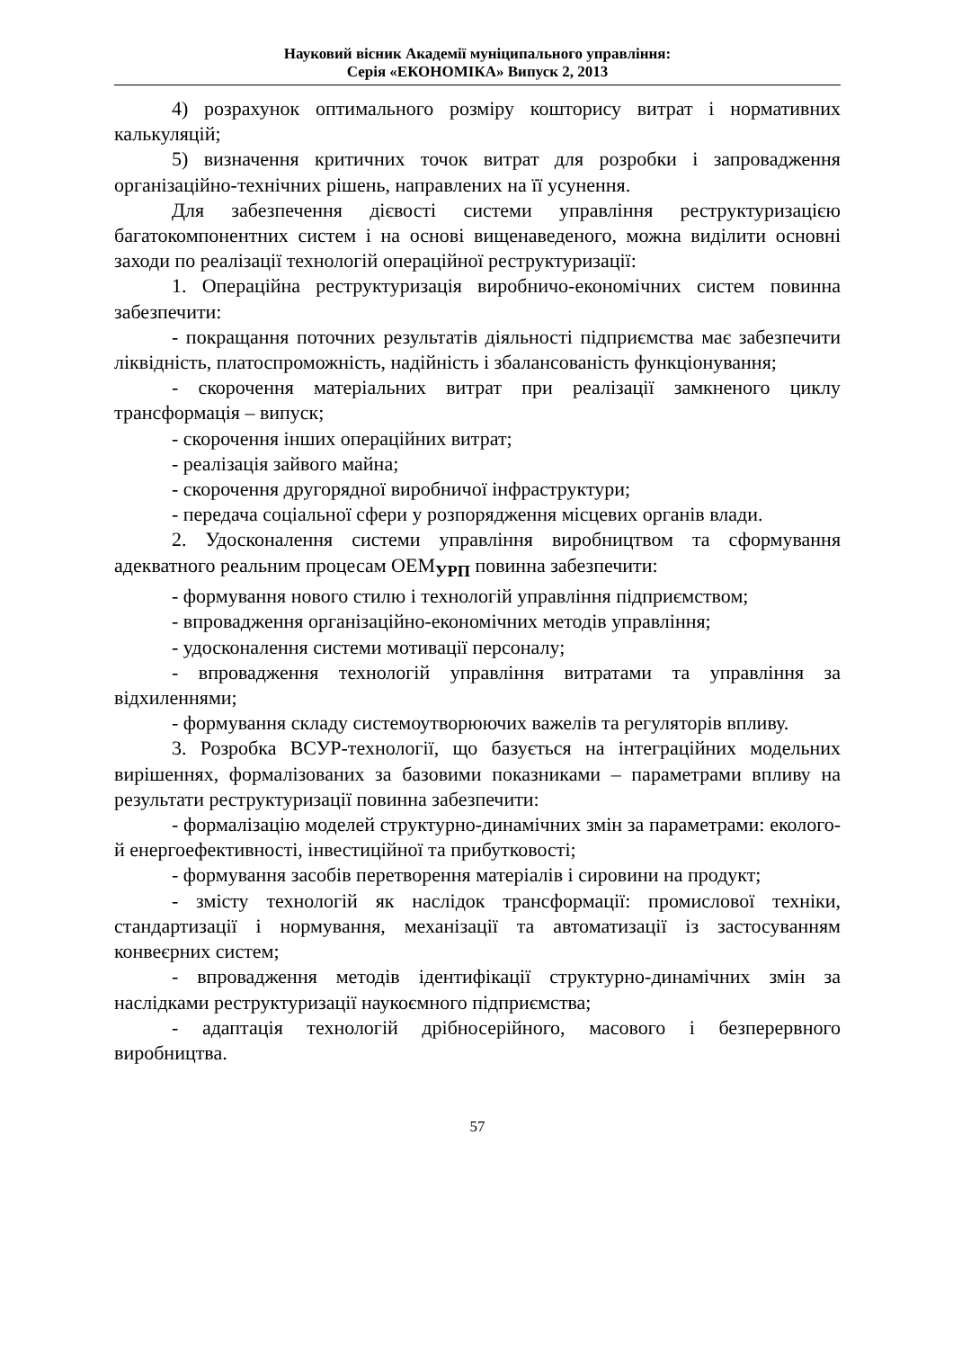Науковий вісник Академії муніципального управління:
Серія «ЕКОНОМІКА» Випуск 2, 2013
4) розрахунок оптимального розміру кошторису витрат і нормативних калькуляцій;
5) визначення критичних точок витрат для розробки і запровадження організаційно-технічних рішень, направлених на її усунення.
Для забезпечення дієвості системи управління реструктуризацією багатокомпонентних систем і на основі вищенаведеного, можна виділити основні заходи по реалізації технологій операційної реструктуризації:
1. Операційна реструктуризація виробничо-економічних систем повинна забезпечити:
- покращання поточних результатів діяльності підприємства має забезпечити ліквідність, платоспроможність, надійність і збалансованість функціонування;
- скорочення матеріальних витрат при реалізації замкненого циклу трансформація – випуск;
- скорочення інших операційних витрат;
- реалізація зайвого майна;
- скорочення другорядної виробничої інфраструктури;
- передача соціальної сфери у розпорядження місцевих органів влади.
2. Удосконалення системи управління виробництвом та сформування адекватного реальним процесам ОЕМ<sub>УРП</sub> повинна забезпечити:
- формування нового стилю і технологій управління підприємством;
- впровадження організаційно-економічних методів управління;
- удосконалення системи мотивації персоналу;
- впровадження технологій управління витратами та управління за відхиленнями;
- формування складу системоутворюючих важелів та регуляторів впливу.
3. Розробка ВСУР-технології, що базується на інтеграційних модельних вирішеннях, формалізованих за базовими показниками – параметрами впливу на результати реструктуризації повинна забезпечити:
- формалізацію моделей структурно-динамічних змін за параметрами: еколого- й енергоефективності, інвестиційної та прибутковості;
- формування засобів перетворення матеріалів і сировини на продукт;
- змісту технологій як наслідок трансформації: промислової техніки, стандартизації і нормування, механізації та автоматизації із застосуванням конвеєрних систем;
- впровадження методів ідентифікації структурно-динамічних змін за наслідками реструктуризації наукоємного підприємства;
- адаптація технологій дрібносерійного, масового і безперервного виробництва.
57